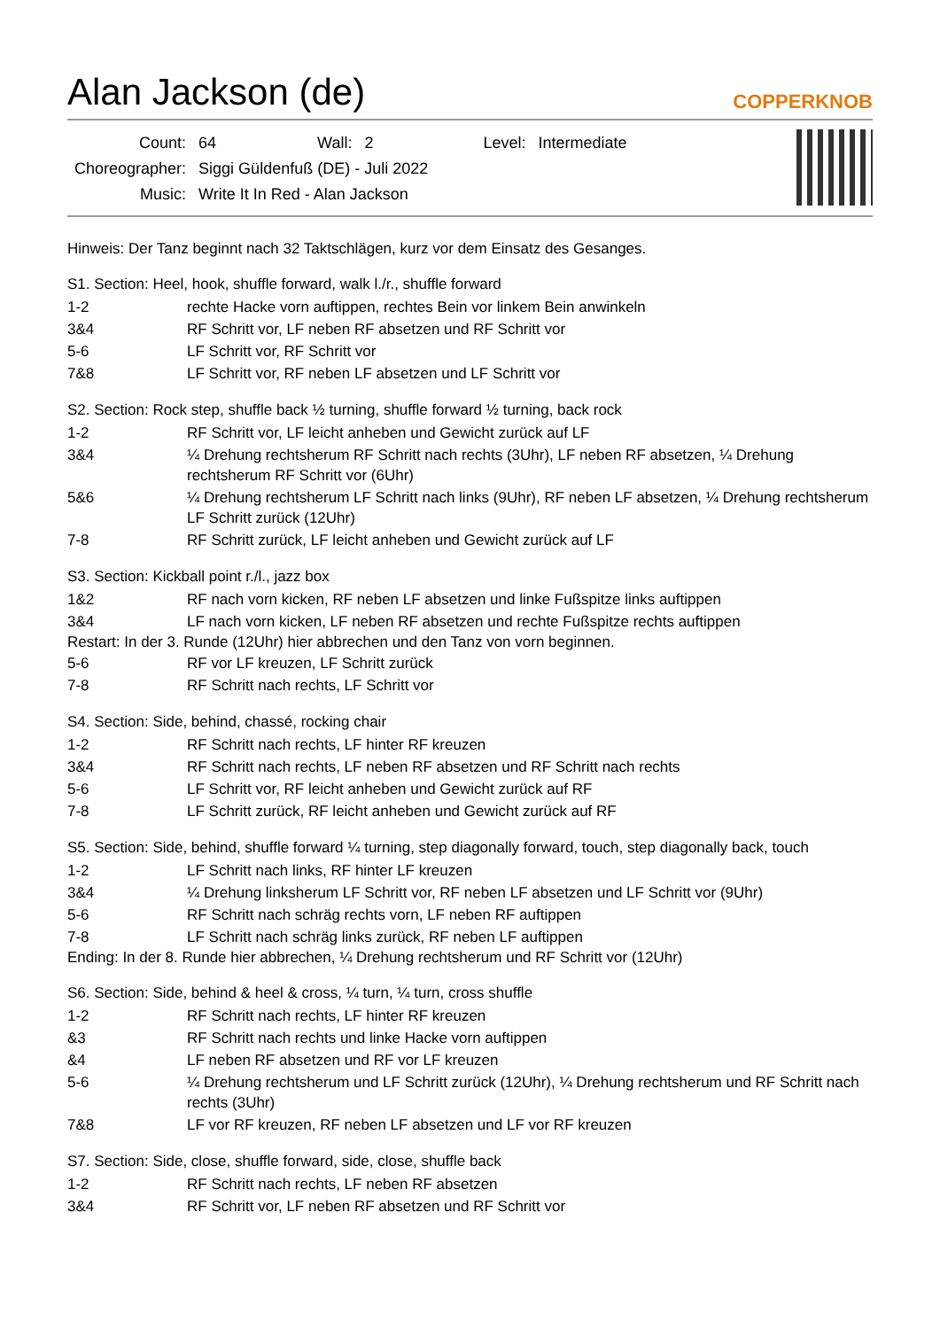Alan Jackson (de)
COPPERKNOB
| Count: | 64 | Wall: | 2 | Level: | Intermediate |
| Choreographer: | Siggi Güldenfuß (DE) - Juli 2022 | | | | |
| Music: | Write It In Red - Alan Jackson | | | | |
Hinweis: Der Tanz beginnt nach 32 Taktschlägen, kurz vor dem Einsatz des Gesanges.
S1. Section: Heel, hook, shuffle forward, walk l./r., shuffle forward
1-2 rechte Hacke vorn auftippen, rechtes Bein vor linkem Bein anwinkeln
3&4 RF Schritt vor, LF neben RF absetzen und RF Schritt vor
5-6 LF Schritt vor, RF Schritt vor
7&8 LF Schritt vor, RF neben LF absetzen und LF Schritt vor
S2. Section: Rock step, shuffle back ½ turning, shuffle forward ½ turning, back rock
1-2 RF Schritt vor, LF leicht anheben und Gewicht zurück auf LF
3&4 ¼ Drehung rechtsherum RF Schritt nach rechts (3Uhr), LF neben RF absetzen, ¼ Drehung rechtsherum RF Schritt vor (6Uhr)
5&6 ¼ Drehung rechtsherum LF Schritt nach links (9Uhr), RF neben LF absetzen, ¼ Drehung rechtsherum LF Schritt zurück (12Uhr)
7-8 RF Schritt zurück, LF leicht anheben und Gewicht zurück auf LF
S3. Section: Kickball point r./l., jazz box
1&2 RF nach vorn kicken, RF neben LF absetzen und linke Fußspitze links auftippen
3&4 LF nach vorn kicken, LF neben RF absetzen und rechte Fußspitze rechts auftippen
Restart: In der 3. Runde (12Uhr) hier abbrechen und den Tanz von vorn beginnen.
5-6 RF vor LF kreuzen, LF Schritt zurück
7-8 RF Schritt nach rechts, LF Schritt vor
S4. Section: Side, behind, chassé, rocking chair
1-2 RF Schritt nach rechts, LF hinter RF kreuzen
3&4 RF Schritt nach rechts, LF neben RF absetzen und RF Schritt nach rechts
5-6 LF Schritt vor, RF leicht anheben und Gewicht zurück auf RF
7-8 LF Schritt zurück, RF leicht anheben und Gewicht zurück auf RF
S5. Section: Side, behind, shuffle forward ¼ turning, step diagonally forward, touch, step diagonally back, touch
1-2 LF Schritt nach links, RF hinter LF kreuzen
3&4 ¼ Drehung linksherum LF Schritt vor, RF neben LF absetzen und LF Schritt vor (9Uhr)
5-6 RF Schritt nach schräg rechts vorn, LF neben RF auftippen
7-8 LF Schritt nach schräg links zurück, RF neben LF auftippen
Ending: In der 8. Runde hier abbrechen, ¼ Drehung rechtsherum und RF Schritt vor (12Uhr)
S6. Section: Side, behind & heel & cross, ¼ turn, ¼ turn, cross shuffle
1-2 RF Schritt nach rechts, LF hinter RF kreuzen
&3 RF Schritt nach rechts und linke Hacke vorn auftippen
&4 LF neben RF absetzen und RF vor LF kreuzen
5-6 ¼ Drehung rechtsherum und LF Schritt zurück (12Uhr), ¼ Drehung rechtsherum und RF Schritt nach rechts (3Uhr)
7&8 LF vor RF kreuzen, RF neben LF absetzen und LF vor RF kreuzen
S7. Section: Side, close, shuffle forward, side, close, shuffle back
1-2 RF Schritt nach rechts, LF neben RF absetzen
3&4 RF Schritt vor, LF neben RF absetzen und RF Schritt vor